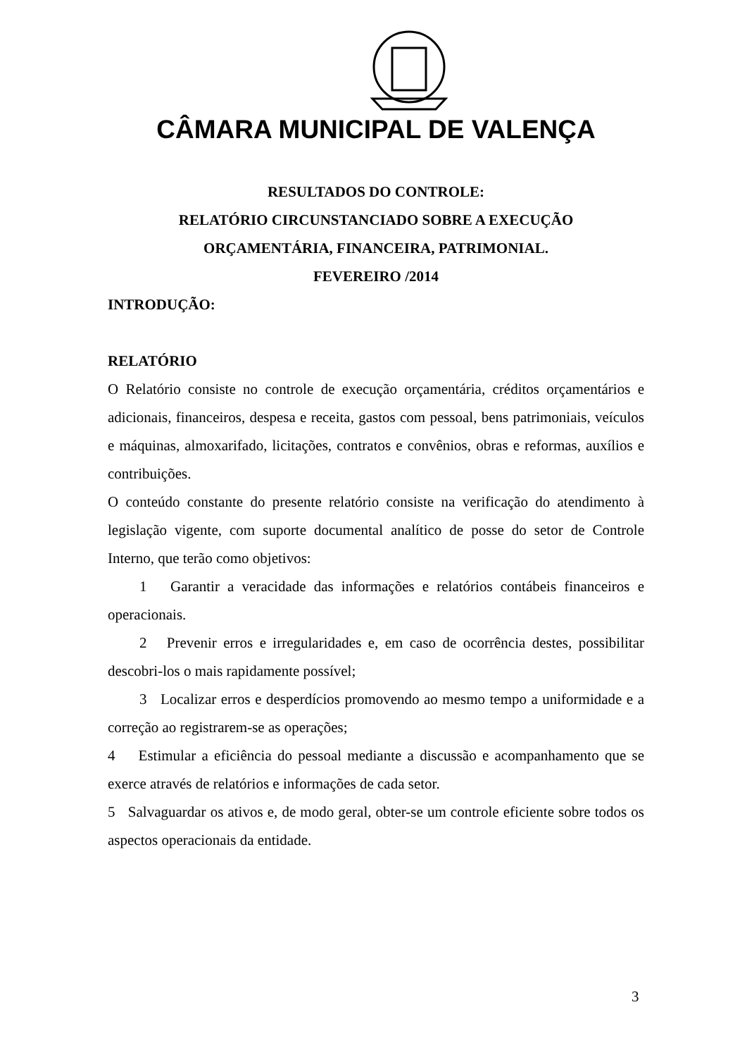CÂMARA MUNICIPAL DE VALENÇA
RESULTADOS DO CONTROLE:
RELATÓRIO CIRCUNSTANCIADO SOBRE A EXECUÇÃO
ORÇAMENTÁRIA, FINANCEIRA, PATRIMONIAL.
FEVEREIRO /2014
INTRODUÇÃO:
RELATÓRIO
O Relatório consiste no controle de execução orçamentária, créditos orçamentários e adicionais, financeiros, despesa e receita, gastos com pessoal, bens patrimoniais, veículos e máquinas, almoxarifado, licitações, contratos e convênios, obras e reformas, auxílios e contribuições.
O conteúdo constante do presente relatório consiste na verificação do atendimento à legislação vigente, com suporte documental analítico de posse do setor de Controle Interno, que terão como objetivos:
1 Garantir a veracidade das informações e relatórios contábeis financeiros e operacionais.
2 Prevenir erros e irregularidades e, em caso de ocorrência destes, possibilitar descobri-los o mais rapidamente possível;
3 Localizar erros e desperdícios promovendo ao mesmo tempo a uniformidade e a correção ao registrarem-se as operações;
4 Estimular a eficiência do pessoal mediante a discussão e acompanhamento que se exerce através de relatórios e informações de cada setor.
5 Salvaguardar os ativos e, de modo geral, obter-se um controle eficiente sobre todos os aspectos operacionais da entidade.
3